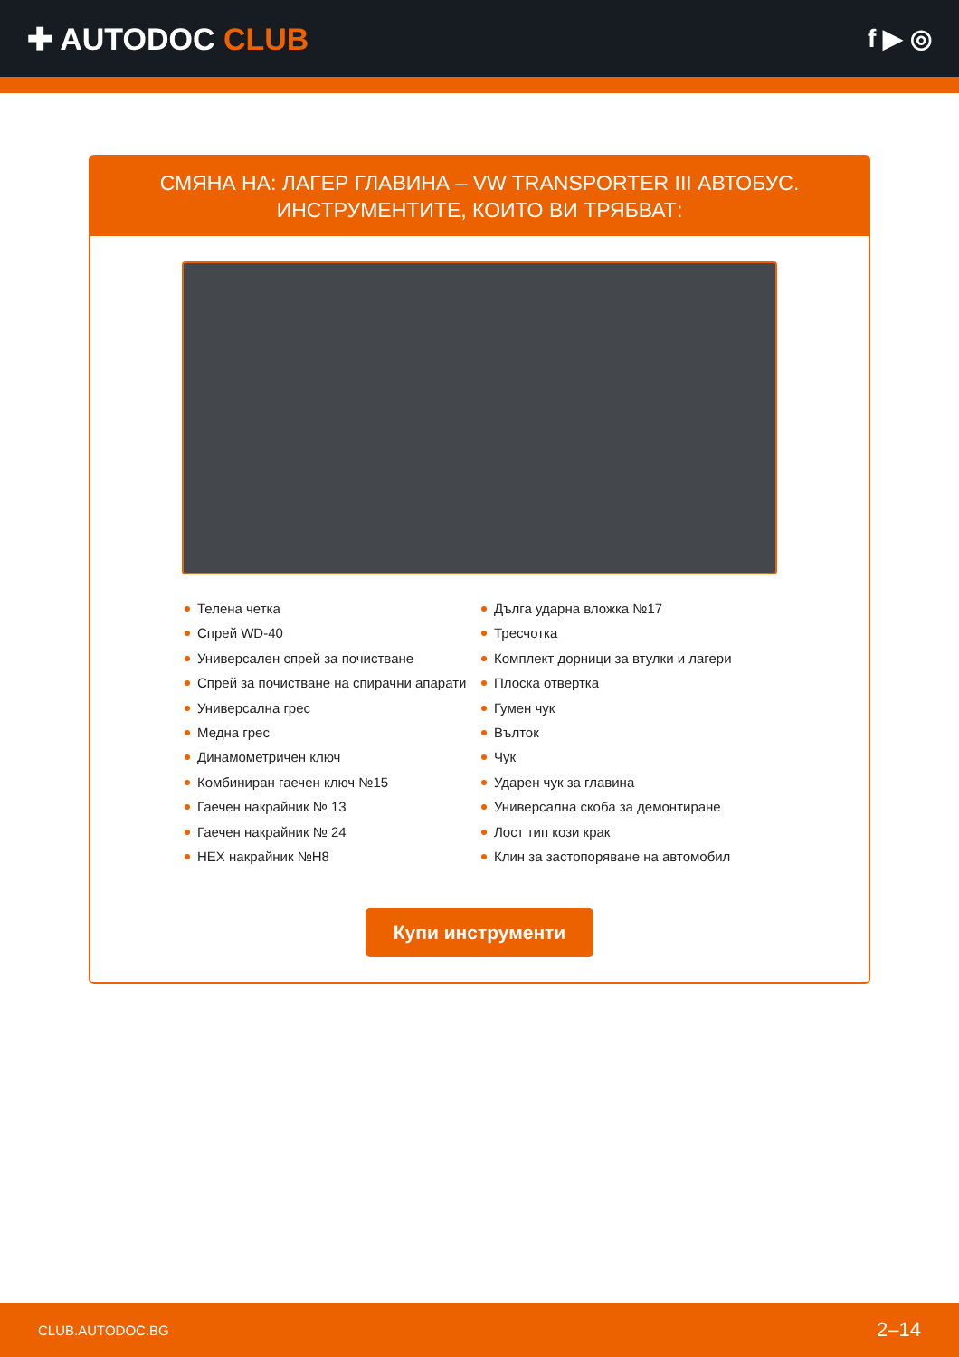✚ AUTODOC CLUB
f ▶ ◎
СМЯНА НА: ЛАГЕР ГЛАВИНА – VW TRANSPORTER III АВТОБУС. ИНСТРУМЕНТИТЕ, КОИТО ВИ ТРЯБВАТ:
Телена четка
Спрей WD-40
Универсален спрей за почистване
Спрей за почистване на спирачни апарати
Универсална грес
Медна грес
Динамометричен ключ
Комбиниран гаечен ключ №15
Гаечен накрайник № 13
Гаечен накрайник № 24
HEX накрайник №H8
Дълга ударна вложка №17
Тресчотка
Комплект дорници за втулки и лагери
Плоска отвертка
Гумен чук
Вълток
Чук
Ударен чук за главина
Универсална скоба за демонтиране
Лост тип кози крак
Клин за застопоряване на автомобил
Купи инструменти
CLUB.AUTODOC.BG 2–14